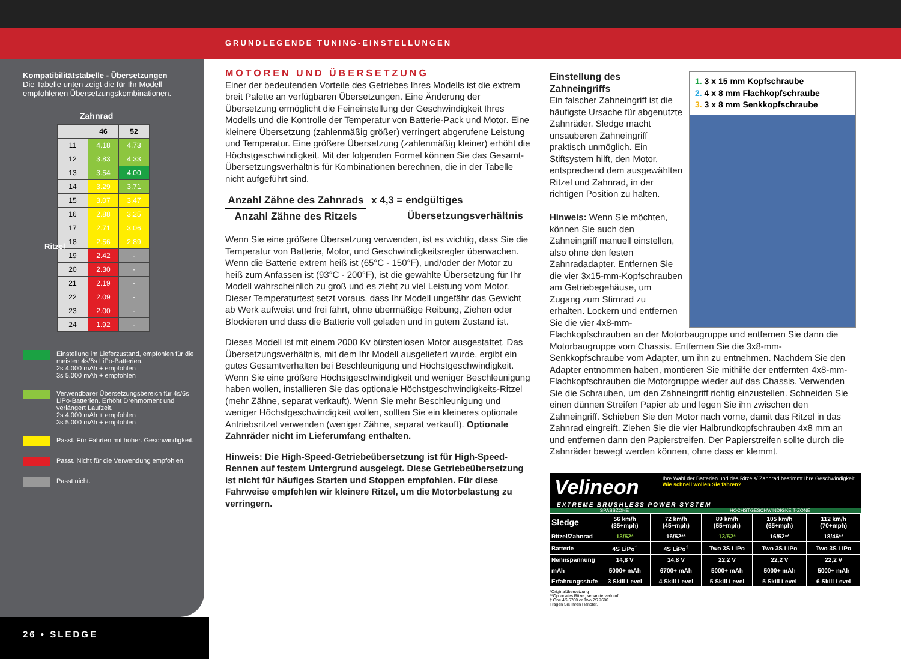GRUNDLEGENDE TUNING-EINSTELLUNGEN
Kompatibilitätstabelle - Übersetzungen
Die Tabelle unten zeigt die für Ihr Modell empfohlenen Übersetzungskombinationen.
Zahnrad
| | 46 | 52 |
| --- | --- | --- |
| 11 | 4.18 | 4.73 |
| 12 | 3.83 | 4.33 |
| 13 | 3.54 | 4.00 |
| 14 | 3.29 | 3.71 |
| 15 | 3.07 | 3.47 |
| 16 | 2.88 | 3.25 |
| 17 | 2.71 | 3.06 |
| 18 | 2.56 | 2.89 |
| 19 | 2.42 | - |
| 20 | 2.30 | - |
| 21 | 2.19 | - |
| 22 | 2.09 | - |
| 23 | 2.00 | - |
| 24 | 1.92 | - |
Ritzel
Einstellung im Lieferzustand, empfohlen für die meisten 4s/6s LiPo-Batterien.
2s 4.000 mAh + empfohlen
3s 5.000 mAh + empfohlen
Verwendbarer Übersetzungsbereich für 4s/6s LiPo-Batterien. Erhöht Drehmoment und verlängert Laufzeit.
2s 4.000 mAh + empfohlen
3s 5.000 mAh + empfohlen
Passt. Für Fahrten mit hoher. Geschwindigkeit.
Passt. Nicht für die Verwendung empfohlen.
Passt nicht.
26 • SLEDGE
MOTOREN UND ÜBERSETZUNG
Einer der bedeutenden Vorteile des Getriebes Ihres Modells ist die extrem breit Palette an verfügbaren Übersetzungen. Eine Änderung der Übersetzung ermöglicht die Feineinstellung der Geschwindigkeit Ihres Modells und die Kontrolle der Temperatur von Batterie-Pack und Motor. Eine kleinere Übersetzung (zahlenmäßig größer) verringert abgerufene Leistung und Temperatur. Eine größere Übersetzung (zahlenmäßig kleiner) erhöht die Höchstgeschwindigkeit. Mit der folgenden Formel können Sie das Gesamt-Übersetzungsverhältnis für Kombinationen berechnen, die in der Tabelle nicht aufgeführt sind.
Anzahl Zähne des Zahnrads
Anzahl Zähne des Ritzels
x 4,3 = endgültiges
Übersetzungsverhältnis
Wenn Sie eine größere Übersetzung verwenden, ist es wichtig, dass Sie die Temperatur von Batterie, Motor, und Geschwindigkeitsregler überwachen. Wenn die Batterie extrem heiß ist (65°C - 150°F), und/oder der Motor zu heiß zum Anfassen ist (93°C - 200°F), ist die gewählte Übersetzung für Ihr Modell wahrscheinlich zu groß und es zieht zu viel Leistung vom Motor. Dieser Temperaturtest setzt voraus, dass Ihr Modell ungefähr das Gewicht ab Werk aufweist und frei fährt, ohne übermäßige Reibung, Ziehen oder Blockieren und dass die Batterie voll geladen und in gutem Zustand ist.
Dieses Modell ist mit einem 2000 Kv bürstenlosen Motor ausgestattet. Das Übersetzungsverhältnis, mit dem Ihr Modell ausgeliefert wurde, ergibt ein gutes Gesamtverhalten bei Beschleunigung und Höchstgeschwindigkeit. Wenn Sie eine größere Höchstgeschwindigkeit und weniger Beschleunigung haben wollen, installieren Sie das optionale Höchstgeschwindigkeits-Ritzel (mehr Zähne, separat verkauft). Wenn Sie mehr Beschleunigung und weniger Höchstgeschwindigkeit wollen, sollten Sie ein kleineres optionale Antriebsritzel verwenden (weniger Zähne, separat verkauft). Optionale Zahnräder nicht im Lieferumfang enthalten.
Hinweis: Die High-Speed-Getriebeübersetzung ist für High-Speed-Rennen auf festem Untergrund ausgelegt. Diese Getriebeübersetzung ist nicht für häufiges Starten und Stoppen empfohlen. Für diese Fahrweise empfehlen wir kleinere Ritzel, um die Motorbelastung zu verringern.
1. 3 x 15 mm Kopfschraube
2. 4 x 8 mm Flachkopfschraube
3. 3 x 8 mm Senkkopfschraube
Einstellung des Zahneingriffs
Ein falscher Zahneingriff ist die häufigste Ursache für abgenutzte Zahnräder. Sledge macht unsauberen Zahneingriff praktisch unmöglich. Ein Stiftsystem hilft, den Motor, entsprechend dem ausgewählten Ritzel und Zahnrad, in der richtigen Position zu halten.
Hinweis: Wenn Sie möchten, können Sie auch den Zahneingriff manuell einstellen, also ohne den festen Zahnradadapter. Entfernen Sie die vier 3x15-mm-Kopfschrauben am Getriebegehäuse, um Zugang zum Stirnrad zu erhalten. Lockern und entfernen Sie die vier 4x8-mm-Flachkopfschrauben an der Motorbaugruppe und entfernen Sie dann die Motorbaugruppe vom Chassis. Entfernen Sie die 3x8-mm-Senkkopfschraube vom Adapter, um ihn zu entnehmen. Nachdem Sie den Adapter entnommen haben, montieren Sie mithilfe der entfernten 4x8-mm-Flachkopfschrauben die Motorgruppe wieder auf das Chassis. Verwenden Sie die Schrauben, um den Zahneingriff richtig einzustellen. Schneiden Sie einen dünnen Streifen Papier ab und legen Sie ihn zwischen den Zahneingriff. Schieben Sie den Motor nach vorne, damit das Ritzel in das Zahnrad eingreift. Ziehen Sie die vier Halbrundkopfschrauben 4x8 mm an und entfernen dann den Papierstreifen. Der Papierstreifen sollte durch die Zahnräder bewegt werden können, ohne dass er klemmt.
Velineon Ihre Wahl der Batterien und des Ritzels/ Zahnrad bestimmt Ihre Geschwindigkeit.
Wie schnell wollen Sie fahren?
EXTREME BRUSHLESS POWER SYSTEM
SPASSZONE HÖCHSTGESCHWINDIGKEIT-ZONE
| Sledge | 56 km/h (35+mph) | 72 km/h (45+mph) | 89 km/h (55+mph) | 105 km/h (65+mph) | 112 km/h (70+mph) |
| Ritzel/Zahnrad | 13/52* | 16/52** | 13/52* | 16/52** | 18/46** |
| Batterie | 4S LiPo<sup>†</sup> | 4S LiPo<sup>†</sup> | Two 3S LiPo | Two 3S LiPo | Two 3S LiPo |
| Nennspannung | 14,8 V | 14,8 V | 22,2 V | 22,2 V | 22,2 V |
| mAh | 5000+ mAh | 6700+ mAh | 5000+ mAh | 5000+ mAh | 5000+ mAh |
| Erfahrungsstufe | 3 Skill Level | 4 Skill Level | 5 Skill Level | 5 Skill Level | 6 Skill Level |
*Originalübersetzung
**Optionales Ritzel, separate verkauft.
† One 4S 6700 or Two 2S 7600
Fragen Sie Ihren Händler.